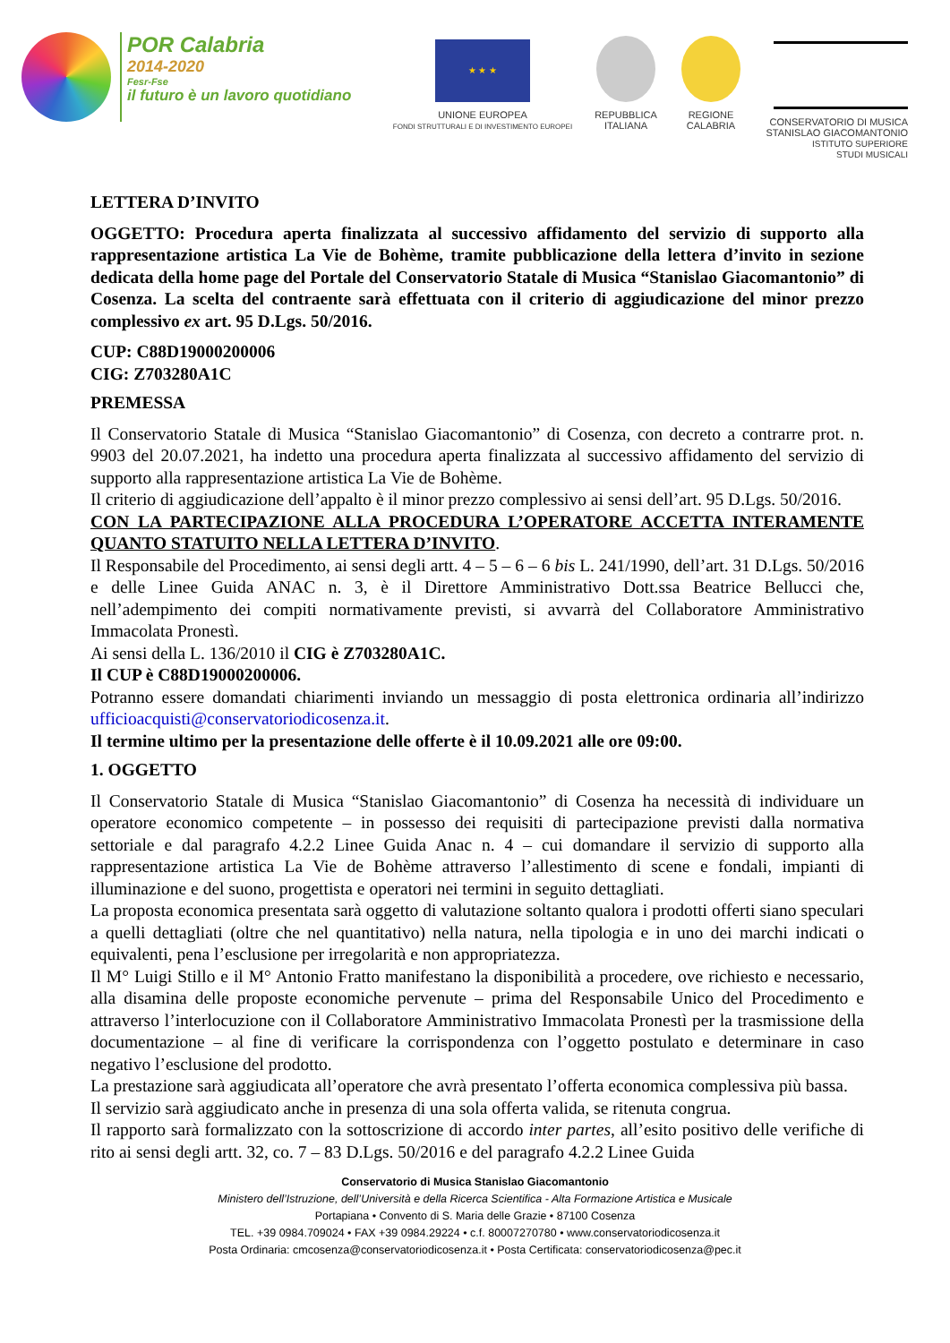POR Calabria
2014-2020
Fesr-Fse
il futuro è un lavoro quotidiano
★ ★ ★
UNIONE EUROPEA
FONDI STRUTTURALI E DI INVESTIMENTO EUROPEI
REPUBBLICA
ITALIANA
REGIONE
CALABRIA
CONSERVATORIO DI MUSICA
STANISLAO GIACOMANTONIO
ISTITUTO SUPERIORE
STUDI MUSICALI
LETTERA D’INVITO
OGGETTO: Procedura aperta finalizzata al successivo affidamento del servizio di supporto alla rappresentazione artistica La Vie de Bohème, tramite pubblicazione della lettera d’invito in sezione dedicata della home page del Portale del Conservatorio Statale di Musica “Stanislao Giacomantonio” di Cosenza. La scelta del contraente sarà effettuata con il criterio di aggiudicazione del minor prezzo complessivo ex art. 95 D.Lgs. 50/2016.
CUP: C88D19000200006
CIG: Z703280A1C
PREMESSA
Il Conservatorio Statale di Musica “Stanislao Giacomantonio” di Cosenza, con decreto a contrarre prot. n. 9903 del 20.07.2021, ha indetto una procedura aperta finalizzata al successivo affidamento del servizio di supporto alla rappresentazione artistica La Vie de Bohème.
Il criterio di aggiudicazione dell’appalto è il minor prezzo complessivo ai sensi dell’art. 95 D.Lgs. 50/2016.
CON LA PARTECIPAZIONE ALLA PROCEDURA L’OPERATORE ACCETTA INTERAMENTE QUANTO STATUITO NELLA LETTERA D’INVITO.
Il Responsabile del Procedimento, ai sensi degli artt. 4 – 5 – 6 – 6 bis L. 241/1990, dell’art. 31 D.Lgs. 50/2016 e delle Linee Guida ANAC n. 3, è il Direttore Amministrativo Dott.ssa Beatrice Bellucci che, nell’adempimento dei compiti normativamente previsti, si avvarrà del Collaboratore Amministrativo Immacolata Pronestì.
Ai sensi della L. 136/2010 il CIG è Z703280A1C.
Il CUP è C88D19000200006.
Potranno essere domandati chiarimenti inviando un messaggio di posta elettronica ordinaria all’indirizzo ufficioacquisti@conservatoriodicosenza.it.
Il termine ultimo per la presentazione delle offerte è il 10.09.2021 alle ore 09:00.
1. OGGETTO
Il Conservatorio Statale di Musica “Stanislao Giacomantonio” di Cosenza ha necessità di individuare un operatore economico competente – in possesso dei requisiti di partecipazione previsti dalla normativa settoriale e dal paragrafo 4.2.2 Linee Guida Anac n. 4 – cui domandare il servizio di supporto alla rappresentazione artistica La Vie de Bohème attraverso l’allestimento di scene e fondali, impianti di illuminazione e del suono, progettista e operatori nei termini in seguito dettagliati.
La proposta economica presentata sarà oggetto di valutazione soltanto qualora i prodotti offerti siano speculari a quelli dettagliati (oltre che nel quantitativo) nella natura, nella tipologia e in uno dei marchi indicati o equivalenti, pena l’esclusione per irregolarità e non appropriatezza.
Il M° Luigi Stillo e il M° Antonio Fratto manifestano la disponibilità a procedere, ove richiesto e necessario, alla disamina delle proposte economiche pervenute – prima del Responsabile Unico del Procedimento e attraverso l’interlocuzione con il Collaboratore Amministrativo Immacolata Pronestì per la trasmissione della documentazione – al fine di verificare la corrispondenza con l’oggetto postulato e determinare in caso negativo l’esclusione del prodotto.
La prestazione sarà aggiudicata all’operatore che avrà presentato l’offerta economica complessiva più bassa.
Il servizio sarà aggiudicato anche in presenza di una sola offerta valida, se ritenuta congrua.
Il rapporto sarà formalizzato con la sottoscrizione di accordo inter partes, all’esito positivo delle verifiche di rito ai sensi degli artt. 32, co. 7 – 83 D.Lgs. 50/2016 e del paragrafo 4.2.2 Linee Guida
Conservatorio di Musica Stanislao Giacomantonio
Ministero dell’Istruzione, dell’Università e della Ricerca Scientifica - Alta Formazione Artistica e Musicale
Portapiana • Convento di S. Maria delle Grazie • 87100 Cosenza
TEL. +39 0984.709024 • FAX +39 0984.29224 • c.f. 80007270780 • www.conservatoriodicosenza.it
Posta Ordinaria: cmcosenza@conservatoriodicosenza.it • Posta Certificata: conservatoriodicosenza@pec.it